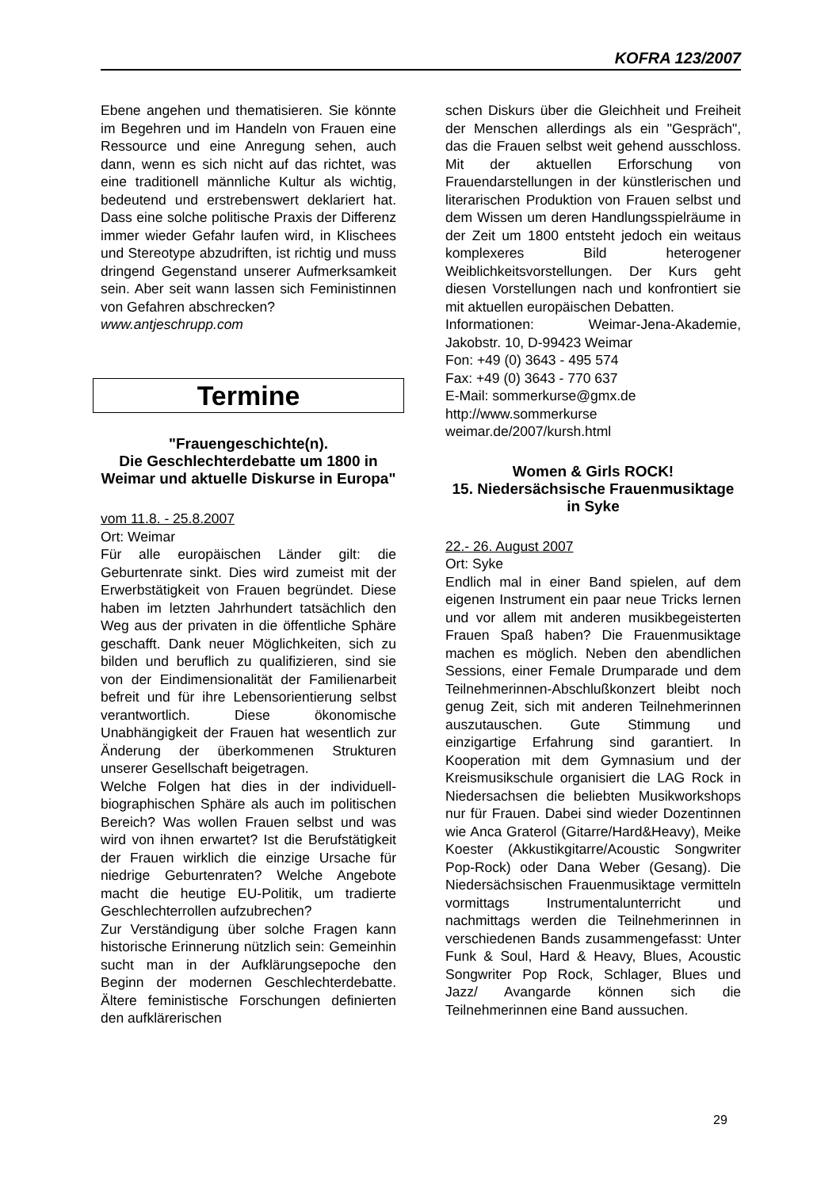KOFRA 123/2007
Ebene angehen und thematisieren. Sie könnte im Begehren und im Handeln von Frauen eine Ressource und eine Anregung sehen, auch dann, wenn es sich nicht auf das richtet, was eine traditionell männliche Kultur als wichtig, bedeutend und erstrebenswert deklariert hat. Dass eine solche politische Praxis der Differenz immer wieder Gefahr laufen wird, in Klischees und Stereotype abzudriften, ist richtig und muss dringend Gegenstand unserer Aufmerksamkeit sein. Aber seit wann lassen sich Feministinnen von Gefahren abschrecken?
www.antjeschrupp.com
Termine
"Frauengeschichte(n).
Die Geschlechterdebatte um 1800 in Weimar und aktuelle Diskurse in Europa"
vom 11.8. - 25.8.2007
Ort: Weimar
Für alle europäischen Länder gilt: die Geburtenrate sinkt. Dies wird zumeist mit der Erwerbstätigkeit von Frauen begründet. Diese haben im letzten Jahrhundert tatsächlich den Weg aus der privaten in die öffentliche Sphäre geschafft. Dank neuer Möglichkeiten, sich zu bilden und beruflich zu qualifizieren, sind sie von der Eindimensionalität der Familienarbeit befreit und für ihre Lebensorientierung selbst verantwortlich. Diese ökonomische Unabhängigkeit der Frauen hat wesentlich zur Änderung der überkommenen Strukturen unserer Gesellschaft beigetragen.
Welche Folgen hat dies in der individuell-biographischen Sphäre als auch im politischen Bereich? Was wollen Frauen selbst und was wird von ihnen erwartet? Ist die Berufstätigkeit der Frauen wirklich die einzige Ursache für niedrige Geburtenraten? Welche Angebote macht die heutige EU-Politik, um tradierte Geschlechterrollen aufzubrechen?
Zur Verständigung über solche Fragen kann historische Erinnerung nützlich sein: Gemeinhin sucht man in der Aufklärungsepoche den Beginn der modernen Geschlechterdebatte. Ältere feministische Forschungen definierten den aufklärerischen
schen Diskurs über die Gleichheit und Freiheit der Menschen allerdings als ein "Gespräch", das die Frauen selbst weit gehend ausschloss. Mit der aktuellen Erforschung von Frauendarstellungen in der künstlerischen und literarischen Produktion von Frauen selbst und dem Wissen um deren Handlungsspielräume in der Zeit um 1800 entsteht jedoch ein weitaus komplexeres Bild heterogener Weiblichkeitsvorstellungen. Der Kurs geht diesen Vorstellungen nach und konfrontiert sie mit aktuellen europäischen Debatten.
Informationen: Weimar-Jena-Akademie, Jakobstr. 10, D-99423 Weimar
Fon: +49 (0) 3643 - 495 574
Fax: +49 (0) 3643 - 770 637
E-Mail: sommerkurse@gmx.de
http://www.sommerkurse weimar.de/2007/kursh.html
Women & Girls ROCK!
15. Niedersächsische Frauenmusiktage in Syke
22.- 26. August 2007
Ort: Syke
Endlich mal in einer Band spielen, auf dem eigenen Instrument ein paar neue Tricks lernen und vor allem mit anderen musikbegeisterten Frauen Spaß haben? Die Frauenmusiktage machen es möglich. Neben den abendlichen Sessions, einer Female Drumparade und dem Teilnehmerinnen-Abschlußkonzert bleibt noch genug Zeit, sich mit anderen Teilnehmerinnen auszutauschen. Gute Stimmung und einzigartige Erfahrung sind garantiert. In Kooperation mit dem Gymnasium und der Kreismusikschule organisiert die LAG Rock in Niedersachsen die beliebten Musikworkshops nur für Frauen. Dabei sind wieder Dozentinnen wie Anca Graterol (Gitarre/Hard&Heavy), Meike Koester (Akkustikgitarre/Acoustic Songwriter Pop-Rock) oder Dana Weber (Gesang). Die Niedersächsischen Frauenmusiktage vermitteln vormittags Instrumentalunterricht und nachmittags werden die Teilnehmerinnen in verschiedenen Bands zusammengefasst: Unter Funk & Soul, Hard & Heavy, Blues, Acoustic Songwriter Pop Rock, Schlager, Blues und Jazz/ Avangarde können sich die Teilnehmerinnen eine Band aussuchen.
29